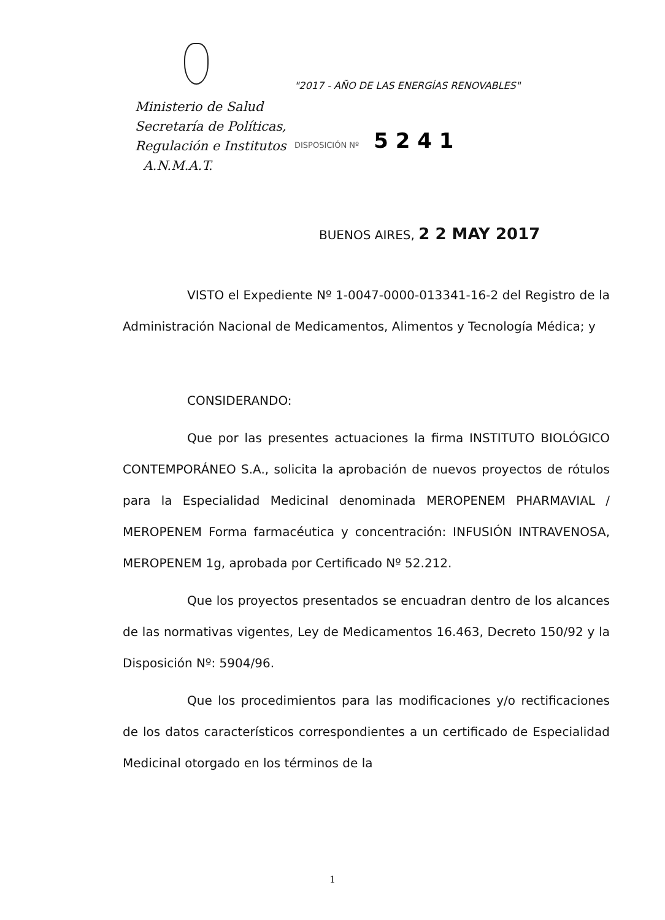Ministerio de Salud
Secretaría de Políticas,
Regulación e Institutos
A.N.M.A.T.
"2017 - AÑO DE LAS ENERGÍAS RENOVABLES"
DISPOSICIÓN Nº 5 2 4 1
BUENOS AIRES, 2 2 MAY 2017
VISTO el Expediente Nº 1-0047-0000-013341-16-2 del Registro de la Administración Nacional de Medicamentos, Alimentos y Tecnología Médica; y
CONSIDERANDO:
Que por las presentes actuaciones la firma INSTITUTO BIOLÓGICO CONTEMPORÁNEO S.A., solicita la aprobación de nuevos proyectos de rótulos para la Especialidad Medicinal denominada MEROPENEM PHARMAVIAL / MEROPENEM Forma farmacéutica y concentración: INFUSIÓN INTRAVENOSA, MEROPENEM 1g, aprobada por Certificado Nº 52.212.
Que los proyectos presentados se encuadran dentro de los alcances de las normativas vigentes, Ley de Medicamentos 16.463, Decreto 150/92 y la Disposición Nº: 5904/96.
Que los procedimientos para las modificaciones y/o rectificaciones de los datos característicos correspondientes a un certificado de Especialidad Medicinal otorgado en los términos de la
1